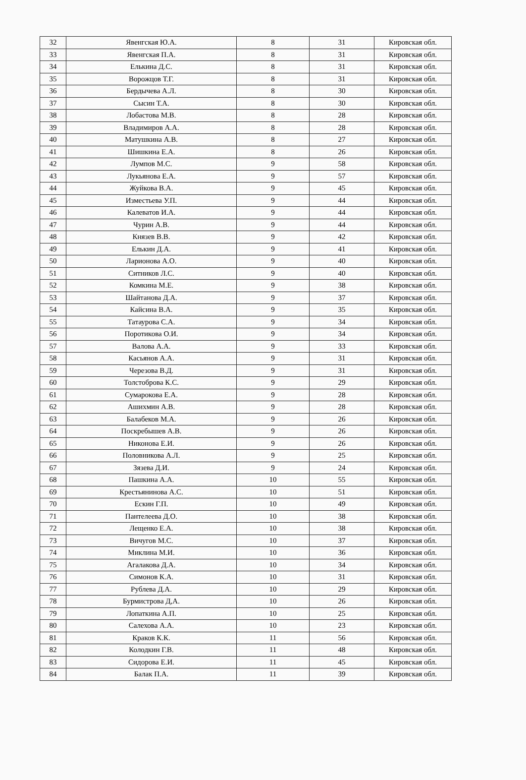| 32 | Явенгская Ю.А. | 8 | 31 | Кировская обл. |
| 33 | Явенгская П.А. | 8 | 31 | Кировская обл. |
| 34 | Елькина Д.С. | 8 | 31 | Кировская обл. |
| 35 | Ворожцов Т.Г. | 8 | 31 | Кировская обл. |
| 36 | Бердычева А.Л. | 8 | 30 | Кировская обл. |
| 37 | Сысин Т.А. | 8 | 30 | Кировская обл. |
| 38 | Лобастова М.В. | 8 | 28 | Кировская обл. |
| 39 | Владимиров А.А. | 8 | 28 | Кировская обл. |
| 40 | Матушкина А.В. | 8 | 27 | Кировская обл. |
| 41 | Шишкина Е.А. | 8 | 26 | Кировская обл. |
| 42 | Лумпов М.С. | 9 | 58 | Кировская обл. |
| 43 | Лукьянова Е.А. | 9 | 57 | Кировская обл. |
| 44 | Жуйкова В.А. | 9 | 45 | Кировская обл. |
| 45 | Изместьева У.П. | 9 | 44 | Кировская обл. |
| 46 | Калеватов И.А. | 9 | 44 | Кировская обл. |
| 47 | Чурин А.В. | 9 | 44 | Кировская обл. |
| 48 | Князев В.В. | 9 | 42 | Кировская обл. |
| 49 | Елькин Д.А. | 9 | 41 | Кировская обл. |
| 50 | Ларионова А.О. | 9 | 40 | Кировская обл. |
| 51 | Ситников Л.С. | 9 | 40 | Кировская обл. |
| 52 | Комкина М.Е. | 9 | 38 | Кировская обл. |
| 53 | Шайтанова Д.А. | 9 | 37 | Кировская обл. |
| 54 | Кайсина В.А. | 9 | 35 | Кировская обл. |
| 55 | Татаурова С.А. | 9 | 34 | Кировская обл. |
| 56 | Поротикова О.И. | 9 | 34 | Кировская обл. |
| 57 | Валова А.А. | 9 | 33 | Кировская обл. |
| 58 | Касьянов А.А. | 9 | 31 | Кировская обл. |
| 59 | Черезова В.Д. | 9 | 31 | Кировская обл. |
| 60 | Толстоброва К.С. | 9 | 29 | Кировская обл. |
| 61 | Сумарокова Е.А. | 9 | 28 | Кировская обл. |
| 62 | Ашихмин А.В. | 9 | 28 | Кировская обл. |
| 63 | Балабеков М.А. | 9 | 26 | Кировская обл. |
| 64 | Поскребышев А.В. | 9 | 26 | Кировская обл. |
| 65 | Никонова Е.И. | 9 | 26 | Кировская обл. |
| 66 | Половникова А.Л. | 9 | 25 | Кировская обл. |
| 67 | Зязева Д.И. | 9 | 24 | Кировская обл. |
| 68 | Пашкина А.А. | 10 | 55 | Кировская обл. |
| 69 | Крестьянинова А.С. | 10 | 51 | Кировская обл. |
| 70 | Ескин Г.П. | 10 | 49 | Кировская обл. |
| 71 | Пантелеева Д.О. | 10 | 38 | Кировская обл. |
| 72 | Лещенко Е.А. | 10 | 38 | Кировская обл. |
| 73 | Вичугов М.С. | 10 | 37 | Кировская обл. |
| 74 | Миклина М.И. | 10 | 36 | Кировская обл. |
| 75 | Агалакова Д.А. | 10 | 34 | Кировская обл. |
| 76 | Симонов К.А. | 10 | 31 | Кировская обл. |
| 77 | Рублева Д.А. | 10 | 29 | Кировская обл. |
| 78 | Бурмистрова Д,А. | 10 | 26 | Кировская обл. |
| 79 | Лопаткина А.П. | 10 | 25 | Кировская обл. |
| 80 | Салехова А.А. | 10 | 23 | Кировская обл. |
| 81 | Краков К.К. | 11 | 56 | Кировская обл. |
| 82 | Колодкин Г.В. | 11 | 48 | Кировская обл. |
| 83 | Сидорова Е.И. | 11 | 45 | Кировская обл. |
| 84 | Балак П.А. | 11 | 39 | Кировская обл. |